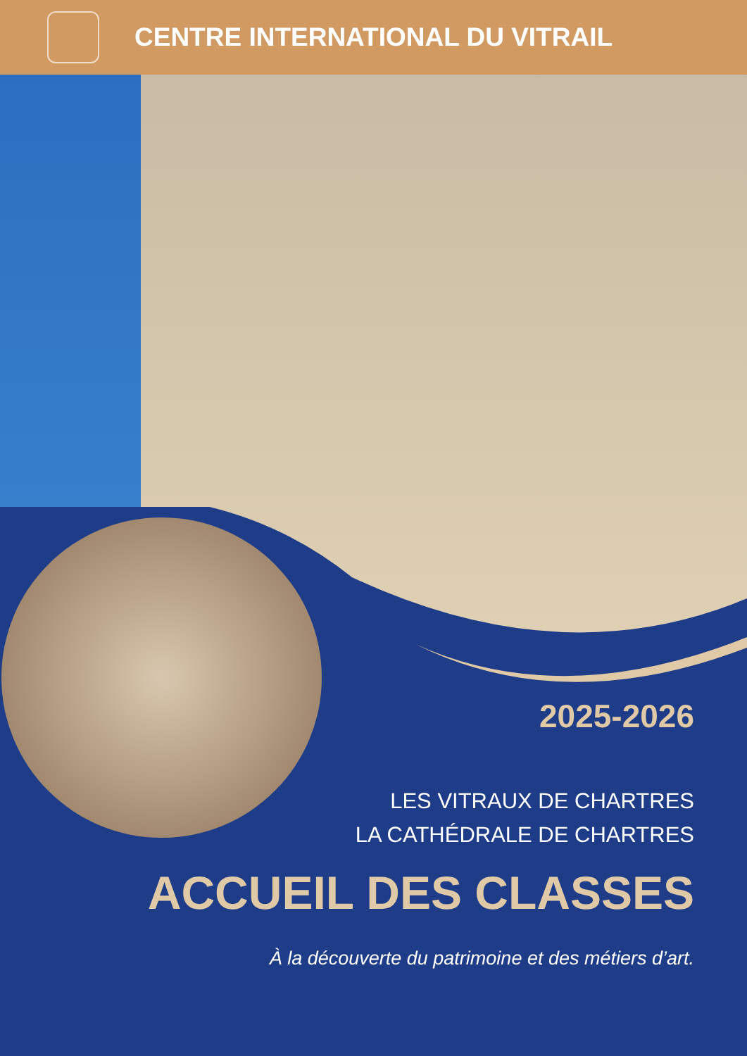CENTRE INTERNATIONAL DU VITRAIL
2025-2026
LES VITRAUX DE CHARTRES
LA CATHÉDRALE DE CHARTRES
ACCUEIL DES CLASSES
À la découverte du patrimoine et des métiers d’art.